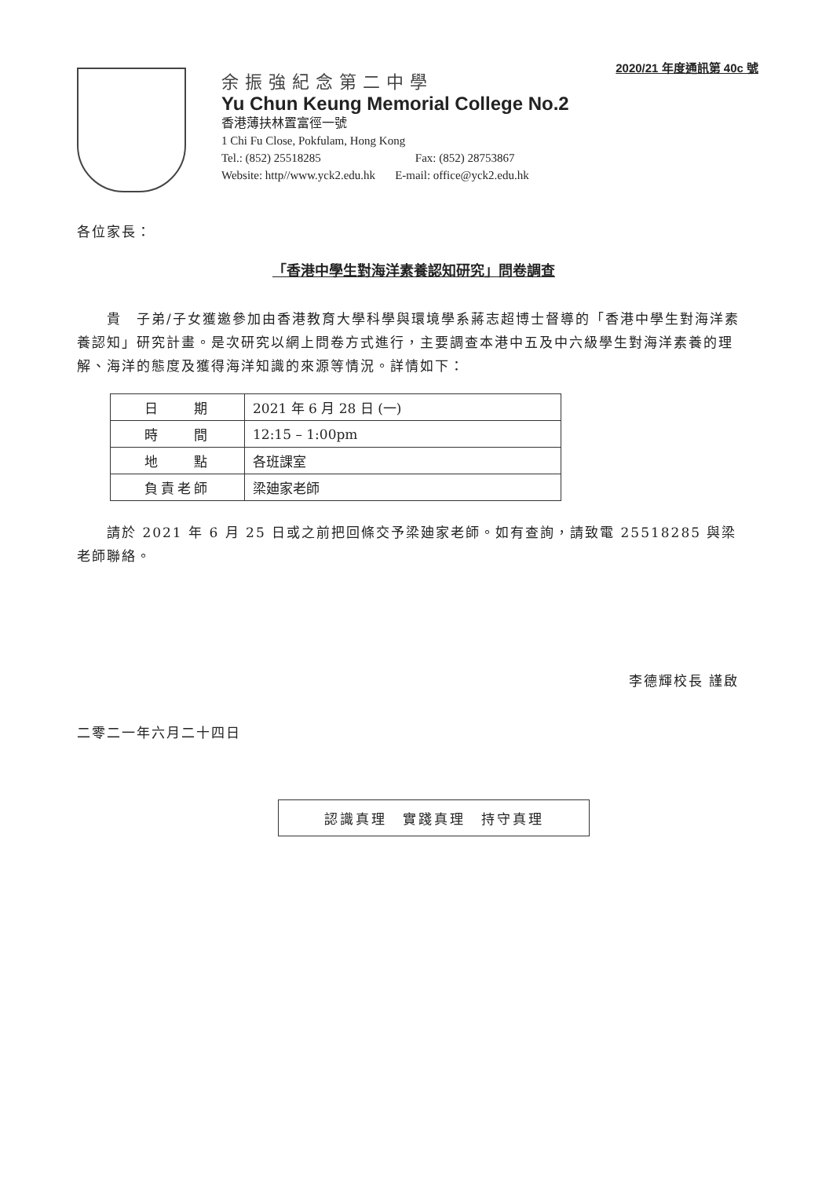2020/21 年度通訊第 40c 號
余振強紀念第二中學
Yu Chun Keung Memorial College No.2
香港薄扶林置富徑一號
1 Chi Fu Close, Pokfulam, Hong Kong
Tel.: (852) 25518285 Fax: (852) 28753867
Website: http//www.yck2.edu.hk E-mail: office@yck2.edu.hk
各位家長：
「香港中學生對海洋素養認知研究」問卷調查
  貴　子弟/子女獲邀參加由香港教育大學科學與環境學系蔣志超博士督導的「香港中學生對海洋素養認知」研究計畫。是次研究以網上問卷方式進行，主要調查本港中五及中六級學生對海洋素養的理解、海洋的態度及獲得海洋知識的來源等情況。詳情如下：
| 日 期 | 2021 年 6 月 28 日 (一) |
| 時 間 | 12:15 – 1:00pm |
| 地 點 | 各班課室 |
| 負責老師 | 梁廸家老師 |
  請於 2021 年 6 月 25 日或之前把回條交予梁廸家老師。如有查詢，請致電 25518285 與梁老師聯絡。
李德輝校長 謹啟
二零二一年六月二十四日
認識真理　實踐真理　持守真理